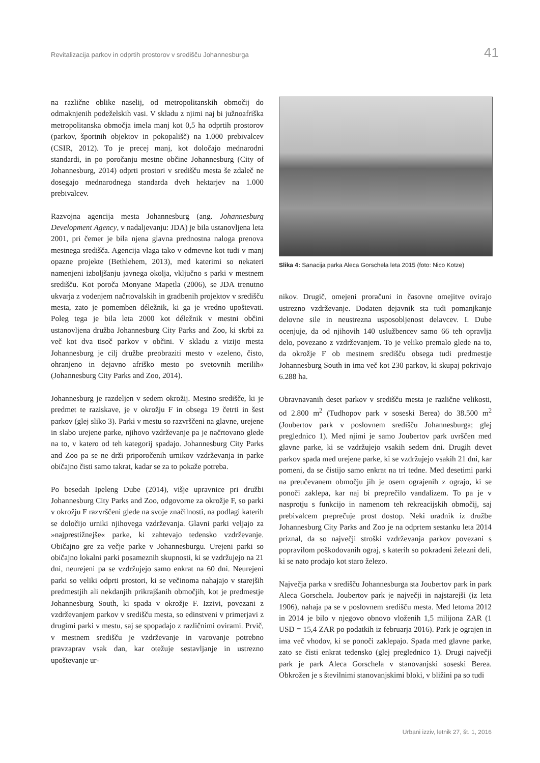Revitalizacija parkov in odprtih prostorov v središču Johannesburga 41
na različne oblike naselij, od metropolitanskih območij do odmaknjenih podeželskih vasi. V skladu z njimi naj bi južnoafriška metropolitanska območja imela manj kot 0,5 ha odprtih prostorov (parkov, športnih objektov in pokopališč) na 1.000 prebivalcev (CSIR, 2012). To je precej manj, kot določajo mednarodni standardi, in po poročanju mestne občine Johannesburg (City of Johannesburg, 2014) odprti prostori v središču mesta še zdaleč ne dosegajo mednarodnega standarda dveh hektarjev na 1.000 prebivalcev.
Razvojna agencija mesta Johannesburg (ang. Johannesburg Development Agency, v nadaljevanju: JDA) je bila ustanovljena leta 2001, pri čemer je bila njena glavna prednostna naloga prenova mestnega središča. Agencija vlaga tako v odmevne kot tudi v manj opazne projekte (Bethlehem, 2013), med katerimi so nekateri namenjeni izboljšanju javnega okolja, vključno s parki v mestnem središču. Kot poroča Monyane Mapetla (2006), se JDA trenutno ukvarja z vodenjem načrtovalskih in gradbenih projektov v središču mesta, zato je pomemben déležnik, ki ga je vredno upoštevati. Poleg tega je bila leta 2000 kot déležnik v mestni občini ustanovljena družba Johannesburg City Parks and Zoo, ki skrbi za več kot dva tisoč parkov v občini. V skladu z vizijo mesta Johannesburg je cilj družbe preobraziti mesto v »zeleno, čisto, ohranjeno in dejavno afriško mesto po svetovnih merilih« (Johannesburg City Parks and Zoo, 2014).
Johannesburg je razdeljen v sedem okrožij. Mestno središče, ki je predmet te raziskave, je v okrožju F in obsega 19 četrti in šest parkov (glej sliko 3). Parki v mestu so razvrščeni na glavne, urejene in slabo urejene parke, njihovo vzdrževanje pa je načrtovano glede na to, v katero od teh kategorij spadajo. Johannesburg City Parks and Zoo pa se ne drži priporočenih urnikov vzdrževanja in parke običajno čisti samo takrat, kadar se za to pokaže potreba.
Po besedah Ipeleng Dube (2014), višje upravnice pri družbi Johannesburg City Parks and Zoo, odgovorne za okrožje F, so parki v okrožju F razvrščeni glede na svoje značilnosti, na podlagi katerih se določijo urniki njihovega vzdrževanja. Glavni parki veljajo za »najprestižnejše« parke, ki zahtevajo tedensko vzdrževanje. Običajno gre za večje parke v Johannesburgu. Urejeni parki so običajno lokalni parki posameznih skupnosti, ki se vzdržujejo na 21 dni, neurejeni pa se vzdržujejo samo enkrat na 60 dni. Neurejeni parki so veliki odprti prostori, ki se večinoma nahajajo v starejših predmestjih ali nekdanjih prikrajšanih območjih, kot je predmestje Johannesburg South, ki spada v okrožje F. Izzivi, povezani z vzdrževanjem parkov v središču mesta, so edinstveni v primerjavi z drugimi parki v mestu, saj se spopadajo z različnimi ovirami. Prvič, v mestnem središču je vzdrževanje in varovanje potrebno pravzaprav vsak dan, kar otežuje sestavljanje in ustrezno upoštevanje ur-
Slika 4: Sanacija parka Aleca Gorschela leta 2015 (foto: Nico Kotze)
nikov. Drugič, omejeni proračuni in časovne omejitve ovirajo ustrezno vzdrževanje. Dodaten dejavnik sta tudi pomanjkanje delovne sile in neustrezna usposobljenost delavcev. I. Dube ocenjuje, da od njihovih 140 uslužbencev samo 66 teh opravlja delo, povezano z vzdrževanjem. To je veliko premalo glede na to, da okrožje F ob mestnem središču obsega tudi predmestje Johannesburg South in ima več kot 230 parkov, ki skupaj pokrivajo 6.288 ha.
Obravnavanih deset parkov v središču mesta je različne velikosti, od 2.800 m<sup>2</sup> (Tudhopov park v soseski Berea) do 38.500 m<sup>2</sup> (Joubertov park v poslovnem središču Johannesburga; glej preglednico 1). Med njimi je samo Joubertov park uvrščen med glavne parke, ki se vzdržujejo vsakih sedem dni. Drugih devet parkov spada med urejene parke, ki se vzdržujejo vsakih 21 dni, kar pomeni, da se čistijo samo enkrat na tri tedne. Med desetimi parki na preučevanem območju jih je osem ograjenih z ograjo, ki se ponoči zaklepa, kar naj bi preprečilo vandalizem. To pa je v nasprotju s funkcijo in namenom teh rekreacijskih območij, saj prebivalcem preprečuje prost dostop. Neki uradnik iz družbe Johannesburg City Parks and Zoo je na odprtem sestanku leta 2014 priznal, da so največji stroški vzdrževanja parkov povezani s popravilom poškodovanih ograj, s katerih so pokradeni železni deli, ki se nato prodajo kot staro železo.
Največja parka v središču Johannesburga sta Joubertov park in park Aleca Gorschela. Joubertov park je največji in najstarejši (iz leta 1906), nahaja pa se v poslovnem središču mesta. Med letoma 2012 in 2014 je bilo v njegovo obnovo vloženih 1,5 milijona ZAR (1 USD = 15,4 ZAR po podatkih iz februarja 2016). Park je ograjen in ima več vhodov, ki se ponoči zaklepajo. Spada med glavne parke, zato se čisti enkrat tedensko (glej preglednico 1). Drugi največji park je park Aleca Gorschela v stanovanjski soseski Berea. Obkrožen je s številnimi stanovanjskimi bloki, v bližini pa so tudi
Urbani izziv, letnik 27, št. 1, 2016